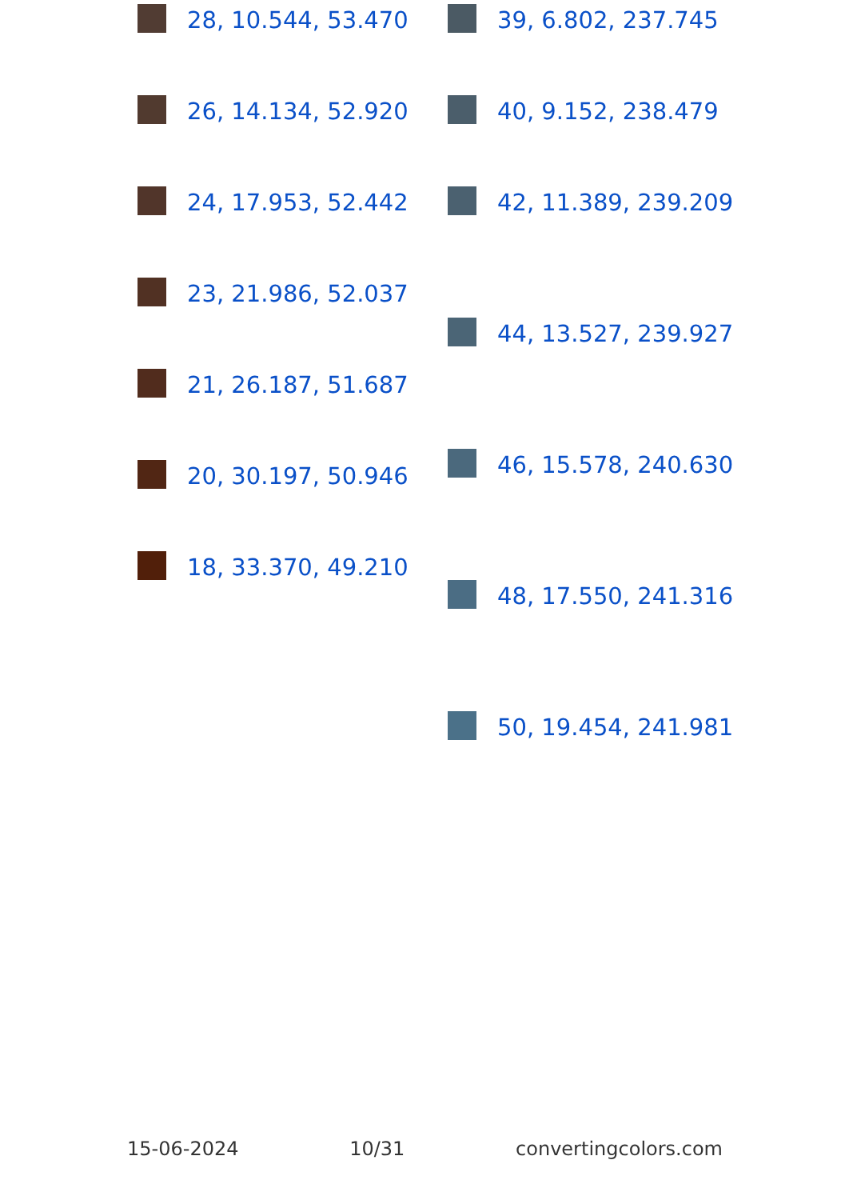28, 10.544, 53.470
26, 14.134, 52.920
24, 17.953, 52.442
23, 21.986, 52.037
21, 26.187, 51.687
20, 30.197, 50.946
18, 33.370, 49.210
39, 6.802, 237.745
40, 9.152, 238.479
42, 11.389, 239.209
44, 13.527, 239.927
46, 15.578, 240.630
48, 17.550, 241.316
50, 19.454, 241.981
15-06-2024 10/31 convertingcolors.com